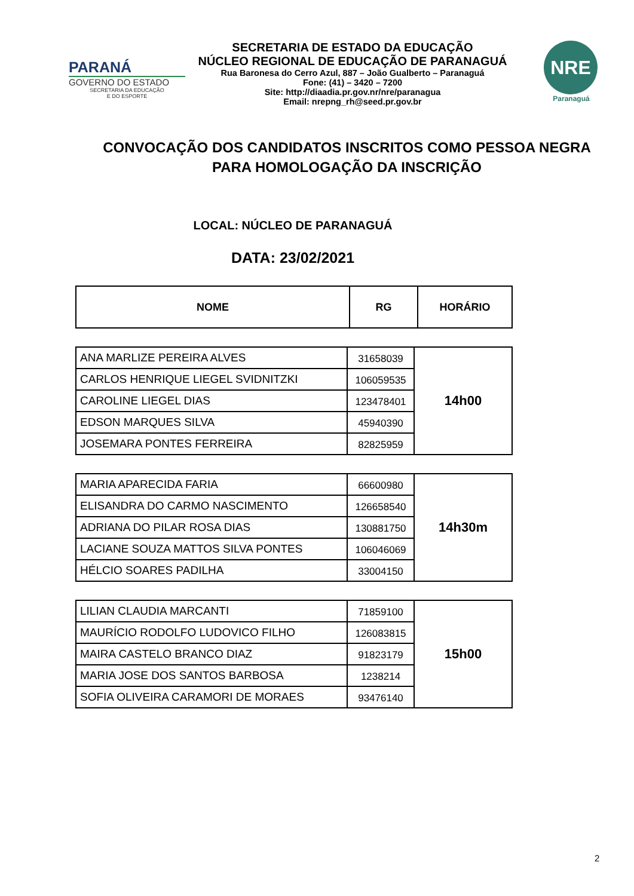PARANÁ
GOVERNO DO ESTADO
SECRETARIA DA EDUCAÇÃO
E DO ESPORTE
SECRETARIA DE ESTADO DA EDUCAÇÃO
NÚCLEO REGIONAL DE EDUCAÇÃO DE PARANAGUÁ
Rua Baronesa do Cerro Azul, 887 – João Gualberto – Paranaguá
Fone: (41) – 3420 – 7200
Site: http://diaadia.pr.gov.nr/nre/paranagua
Email: nrepng_rh@seed.pr.gov.br
NRE
Paranaguá
CONVOCAÇÃO DOS CANDIDATOS INSCRITOS COMO PESSOA NEGRA
PARA HOMOLOGAÇÃO DA INSCRIÇÃO
LOCAL: NÚCLEO DE PARANAGUÁ
DATA: 23/02/2021
| NOME | RG | HORÁRIO |
| --- | --- | --- |
| ANA MARLIZE PEREIRA ALVES | 31658039 | 14h00 |
| CARLOS HENRIQUE LIEGEL SVIDNITZKI | 106059535 | |
| CAROLINE LIEGEL DIAS | 123478401 | |
| EDSON MARQUES SILVA | 45940390 | |
| JOSEMARA PONTES FERREIRA | 82825959 | |
| MARIA APARECIDA FARIA | 66600980 | 14h30m |
| ELISANDRA DO CARMO NASCIMENTO | 126658540 | |
| ADRIANA DO PILAR ROSA DIAS | 130881750 | |
| LACIANE SOUZA MATTOS SILVA PONTES | 106046069 | |
| HÉLCIO SOARES PADILHA | 33004150 | |
| LILIAN CLAUDIA MARCANTI | 71859100 | 15h00 |
| MAURÍCIO RODOLFO LUDOVICO FILHO | 126083815 | |
| MAIRA CASTELO BRANCO DIAZ | 91823179 | |
| MARIA JOSE DOS SANTOS BARBOSA | 1238214 | |
| SOFIA OLIVEIRA CARAMORI DE MORAES | 93476140 | |
2